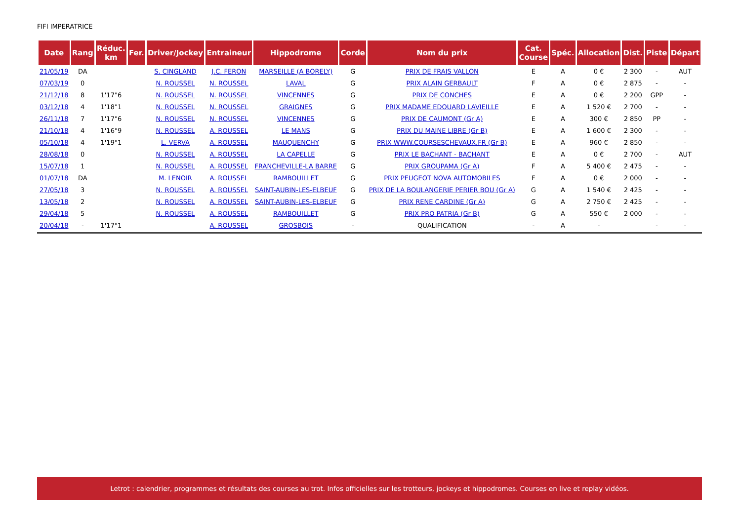FIFI IMPERATRICE
| Date | Rang | Réduc. km | Fer. | Driver/Jockey | Entraineur | Hippodrome | Corde | Nom du prix | Cat. Course | Spéc. | Allocation | Dist. | Piste | Départ |
| --- | --- | --- | --- | --- | --- | --- | --- | --- | --- | --- | --- | --- | --- | --- |
| 21/05/19 | DA | | | S. CINGLAND | J.C. FERON | MARSEILLE (A BORELY) | G | PRIX DE FRAIS VALLON | E | A | 0 € | 2 300 | - | AUT |
| 07/03/19 | 0 | | | N. ROUSSEL | N. ROUSSEL | LAVAL | G | PRIX ALAIN GERBAULT | F | A | 0 € | 2 875 | - | - |
| 21/12/18 | 8 | 1'17"6 | | N. ROUSSEL | N. ROUSSEL | VINCENNES | G | PRIX DE CONCHES | E | A | 0 € | 2 200 | GPP | - |
| 03/12/18 | 4 | 1'18"1 | | N. ROUSSEL | N. ROUSSEL | GRAIGNES | G | PRIX MADAME EDOUARD LAVIEILLE | E | A | 1 520 € | 2 700 | - | - |
| 26/11/18 | 7 | 1'17"6 | | N. ROUSSEL | N. ROUSSEL | VINCENNES | G | PRIX DE CAUMONT (Gr A) | E | A | 300 € | 2 850 | PP | - |
| 21/10/18 | 4 | 1'16"9 | | N. ROUSSEL | A. ROUSSEL | LE MANS | G | PRIX DU MAINE LIBRE (Gr B) | E | A | 1 600 € | 2 300 | - | - |
| 05/10/18 | 4 | 1'19"1 | | L. VERVA | A. ROUSSEL | MAUQUENCHY | G | PRIX WWW.COURSESCHEVAUX.FR (Gr B) | E | A | 960 € | 2 850 | - | - |
| 28/08/18 | 0 | | | N. ROUSSEL | A. ROUSSEL | LA CAPELLE | G | PRIX LE BACHANT - BACHANT | E | A | 0 € | 2 700 | - | AUT |
| 15/07/18 | 1 | | | N. ROUSSEL | A. ROUSSEL | FRANCHEVILLE-LA BARRE | G | PRIX GROUPAMA (Gr A) | F | A | 5 400 € | 2 475 | - | - |
| 01/07/18 | DA | | | M. LENOIR | A. ROUSSEL | RAMBOUILLET | G | PRIX PEUGEOT NOVA AUTOMOBILES | F | A | 0 € | 2 000 | - | - |
| 27/05/18 | 3 | | | N. ROUSSEL | A. ROUSSEL | SAINT-AUBIN-LES-ELBEUF | G | PRIX DE LA BOULANGERIE PERIER BOU (Gr A) | G | A | 1 540 € | 2 425 | - | - |
| 13/05/18 | 2 | | | N. ROUSSEL | A. ROUSSEL | SAINT-AUBIN-LES-ELBEUF | G | PRIX RENE CARDINE (Gr A) | G | A | 2 750 € | 2 425 | - | - |
| 29/04/18 | 5 | | | N. ROUSSEL | A. ROUSSEL | RAMBOUILLET | G | PRIX PRO PATRIA (Gr B) | G | A | 550 € | 2 000 | - | - |
| 20/04/18 | - | 1'17"1 | | | A. ROUSSEL | GROSBOIS | - | QUALIFICATION | - | A | - | | - | - |
Letrot : calendrier, programmes et résultats des courses au trot. Infos officielles sur les trotteurs, jockeys et hippodromes. Courses en live et replay vidéos.